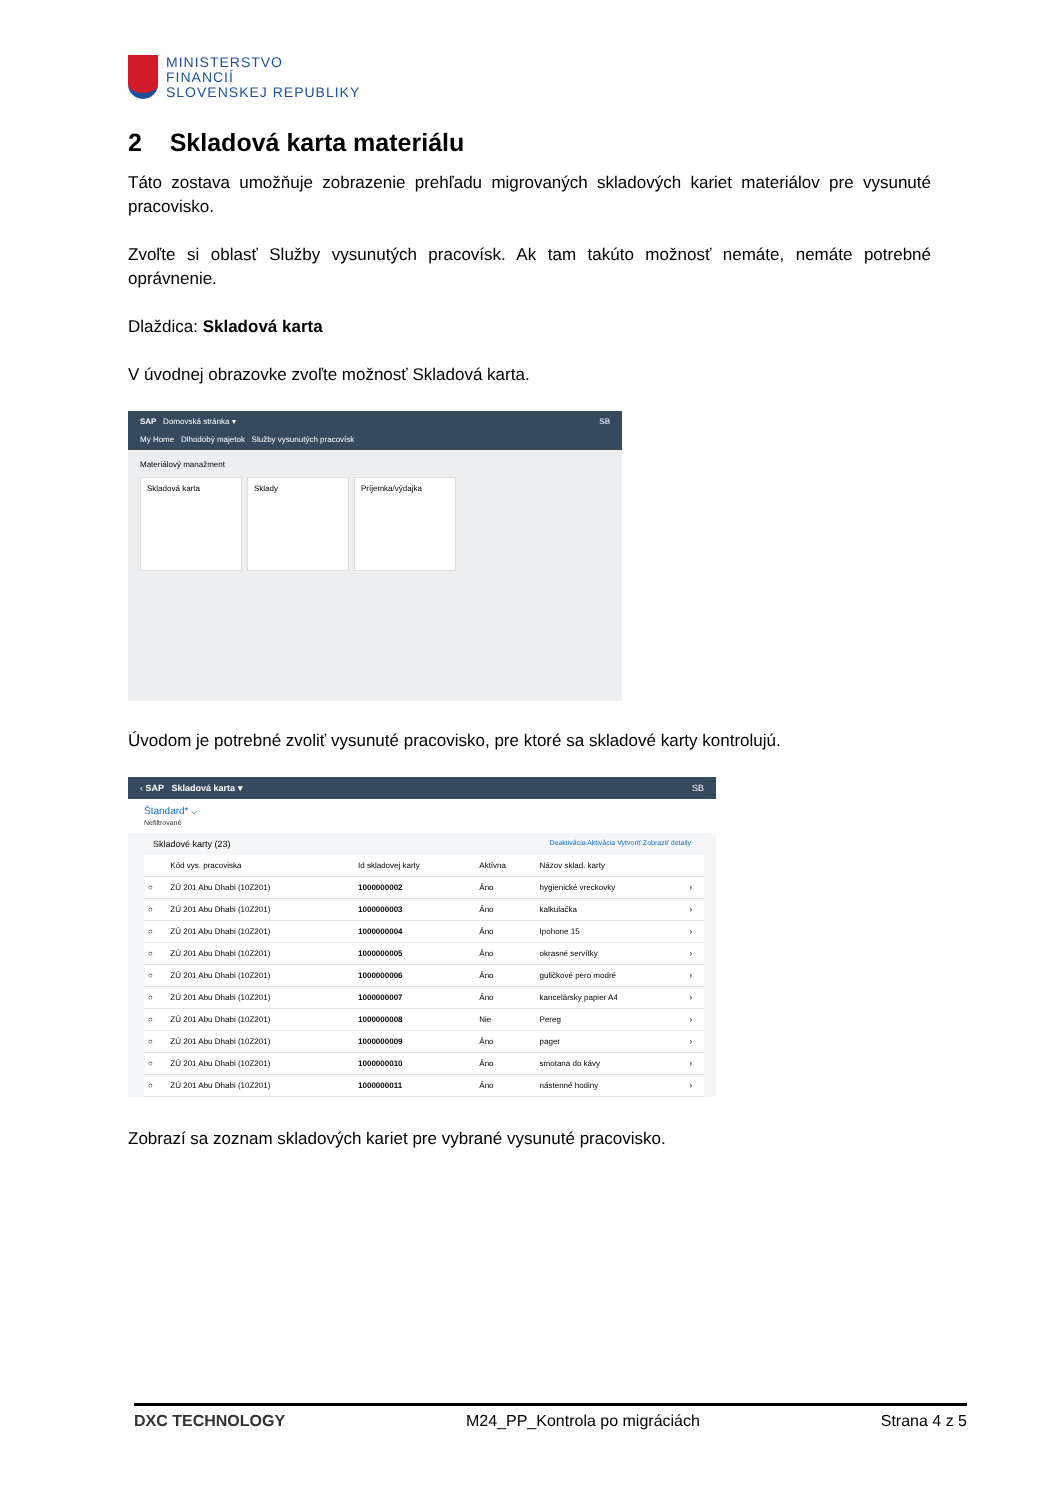MINISTERSTVO
FINANCIÍ
SLOVENSKEJ REPUBLIKY
2 Skladová karta materiálu
Táto zostava umožňuje zobrazenie prehľadu migrovaných skladových kariet materiálov pre vysunuté pracovisko.
Zvoľte si oblasť Služby vysunutých pracovísk. Ak tam takúto možnosť nemáte, nemáte potrebné oprávnenie.
Dlaždica: Skladová karta
V úvodnej obrazovke zvoľte možnosť Skladová karta.
SAP Domovská stránka ▾ SB
My Home Dlhodobý majetok Služby vysunutých pracovísk
Materiálový manažment
Skladová karta Sklady Príjemka/výdajka
Úvodom je potrebné zvoliť vysunuté pracovisko, pre ktoré sa skladové karty kontrolujú.
‹ SAP Skladová karta ▾ SB
Štandard* ⌵
Nefiltrované
Skladové karty (23) Deaktivácia Aktivácia Vytvoriť Zobraziť detaily
| | Kód vys. pracoviska | Id skladovej karty | Aktívna | Názov sklad. karty | |
| --- | --- | --- | --- | --- | --- |
| ○ | ZÚ 201 Abu Dhabi (10Z201) | 1000000002 | Áno | hygienické vreckovky | › |
| ○ | ZÚ 201 Abu Dhabi (10Z201) | 1000000003 | Áno | kalkulačka | › |
| ○ | ZÚ 201 Abu Dhabi (10Z201) | 1000000004 | Áno | Ipohone 15 | › |
| ○ | ZÚ 201 Abu Dhabi (10Z201) | 1000000005 | Áno | okrasné servítky | › |
| ○ | ZÚ 201 Abu Dhabi (10Z201) | 1000000006 | Áno | guličkové pero modré | › |
| ○ | ZÚ 201 Abu Dhabi (10Z201) | 1000000007 | Áno | kancelársky papier A4 | › |
| ○ | ZÚ 201 Abu Dhabi (10Z201) | 1000000008 | Nie | Pereg | › |
| ○ | ZÚ 201 Abu Dhabi (10Z201) | 1000000009 | Áno | pager | › |
| ○ | ZÚ 201 Abu Dhabi (10Z201) | 1000000010 | Áno | smotana do kávy | › |
| ○ | ZÚ 201 Abu Dhabi (10Z201) | 1000000011 | Áno | nástenné hodiny | › |
Zobrazí sa zoznam skladových kariet pre vybrané vysunuté pracovisko.
DXC TECHNOLOGY M24_PP_Kontrola po migráciách Strana 4 z 5